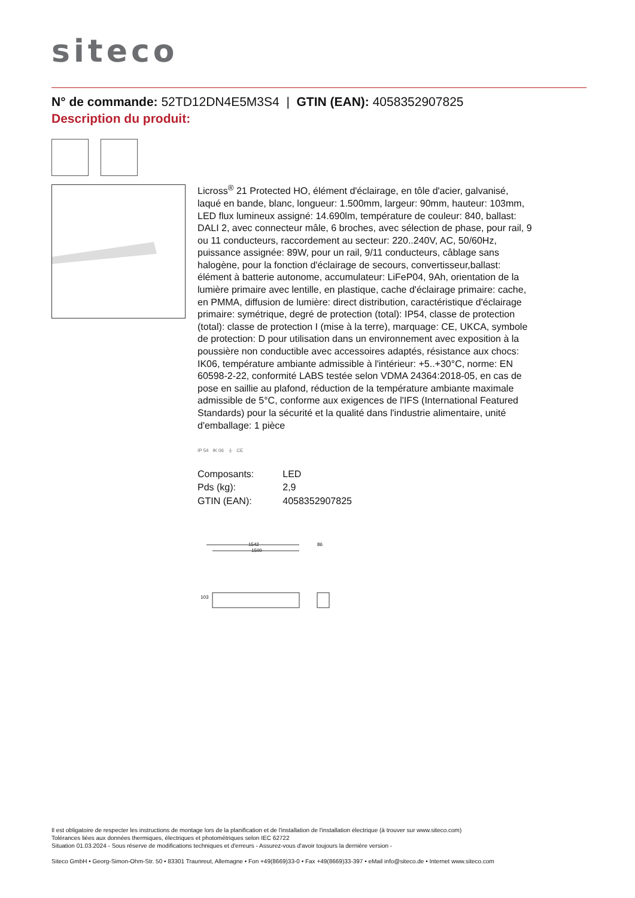siteco
N° de commande: 52TD12DN4E5M3S4 | GTIN (EAN): 4058352907825
Description du produit:
Licross<sup>®</sup> 21 Protected HO, élément d'éclairage, en tôle d'acier, galvanisé, laqué en bande, blanc, longueur: 1.500mm, largeur: 90mm, hauteur: 103mm, LED flux lumineux assigné: 14.690lm, température de couleur: 840, ballast: DALI 2, avec connecteur mâle, 6 broches, avec sélection de phase, pour rail, 9 ou 11 conducteurs, raccordement au secteur: 220..240V, AC, 50/60Hz, puissance assignée: 89W, pour un rail, 9/11 conducteurs, câblage sans halogène, pour la fonction d'éclairage de secours, convertisseur,ballast: élément à batterie autonome, accumulateur: LiFeP04, 9Ah, orientation de la lumière primaire avec lentille, en plastique, cache d'éclairage primaire: cache, en PMMA, diffusion de lumière: direct distribution, caractéristique d'éclairage primaire: symétrique, degré de protection (total): IP54, classe de protection (total): classe de protection I (mise à la terre), marquage: CE, UKCA, symbole de protection: D pour utilisation dans un environnement avec exposition à la poussière non conductible avec accessoires adaptés, résistance aux chocs: IK06, température ambiante admissible à l'intérieur: +5..+30°C, norme: EN 60598-2-22, conformité LABS testée selon VDMA 24364:2018-05, en cas de pose en saillie au plafond, réduction de la température ambiante maximale admissible de 5°C, conforme aux exigences de l'IFS (International Featured Standards) pour la sécurité et la qualité dans l'industrie alimentaire, unité d'emballage: 1 pièce
IP 54 IK 06 ⏚ CE
| Composants: | LED |
| Pds (kg): | 2,9 |
| GTIN (EAN): | 4058352907825 |
1542
1500
86
103
Il est obligatoire de respecter les instructions de montage lors de la planification et de l'installation de l'installation électrique (à trouver sur www.siteco.com)
Tolérances liées aux données thermiques, électriques et photométriques selon IEC 62722
Situation 01.03.2024 - Sous réserve de modifications techniques et d'erreurs - Assurez-vous d'avoir toujours la dernière version -
Siteco GmbH • Georg-Simon-Ohm-Str. 50 • 83301 Traunreut, Allemagne • Fon +49(8669)33-0 • Fax +49(8669)33-397 • eMail info@siteco.de • Internet www.siteco.com